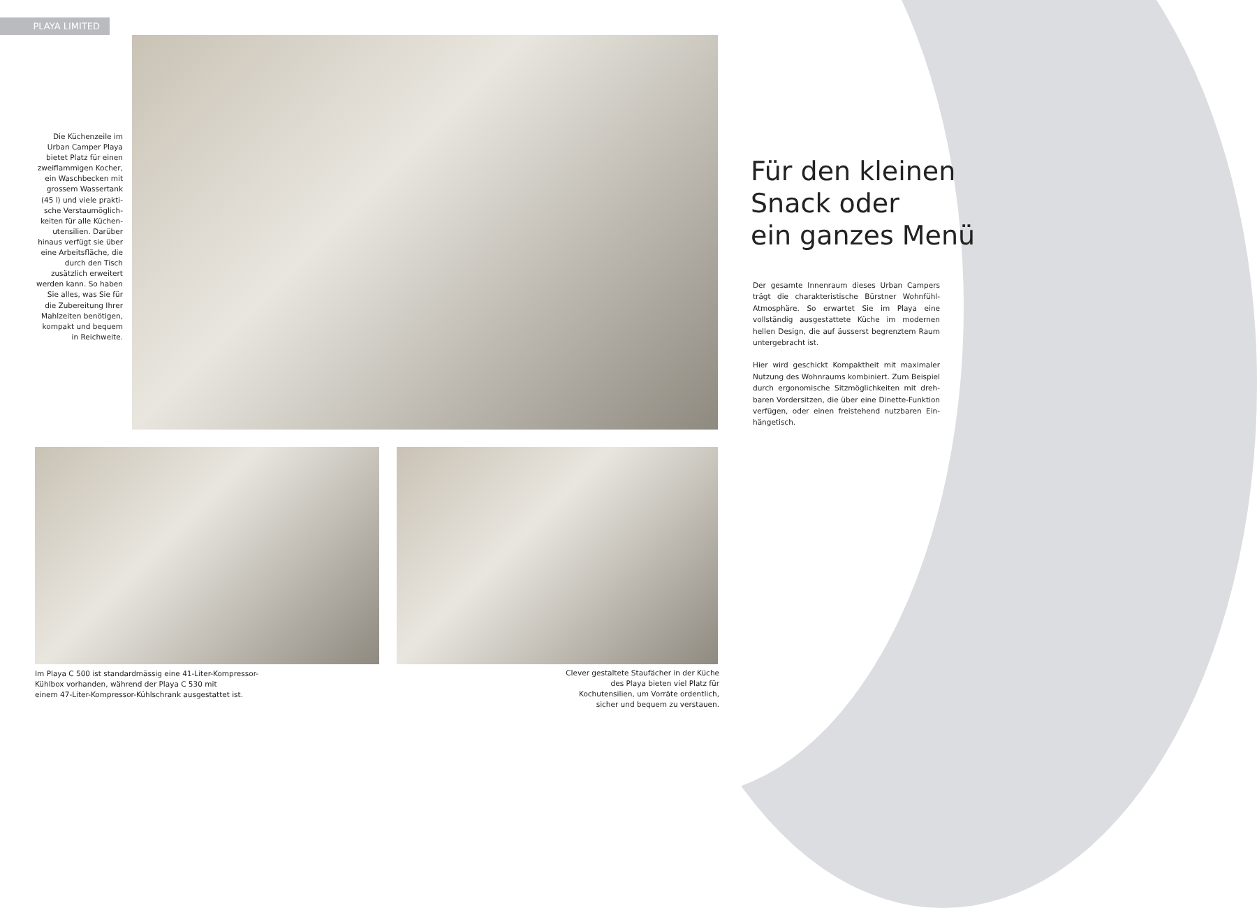PLAYA LIMITED
Die Küchenzeile im Urban Camper Playa bietet Platz für einen zweiflammigen Kocher, ein Waschbecken mit grossem Wassertank (45 l) und viele prakti­sche Verstaumöglich­keiten für alle Küchen­utensilien. Darüber hinaus verfügt sie über eine Arbeitsfläche, die durch den Tisch zusätzlich erweitert werden kann. So haben Sie alles, was Sie für die Zubereitung Ihrer Mahlzeiten benötigen, kompakt und bequem in Reichweite.
Für den kleinen
Snack oder
ein ganzes Menü
Der gesamte Innenraum dieses Urban Campers trägt die charakteristische Bürstner Wohnfühl-Atmosphä­re. So erwartet Sie im Playa eine vollständig ausge­stattete Küche im modernen hellen Design, die auf äusserst begrenztem Raum untergebracht ist.
Hier wird geschickt Kompaktheit mit maximaler Nutzung des Wohnraums kombiniert. Zum Beispiel durch ergonomische Sitzmöglichkeiten mit dreh­baren Vordersitzen, die über eine Dinette-Funktion verfügen, oder einen freistehend nutzbaren Ein­hängetisch.
Im Playa C 500 ist standardmässig eine 41-Liter-Kompressor-
Kühlbox vorhanden, während der Playa C 530 mit
einem 47-Liter-Kompressor-Kühlschrank ausgestattet ist.
Clever gestaltete Staufächer in der Küche des Playa bieten viel Platz für Kochutensilien, um Vorräte ordentlich, sicher und bequem zu verstauen.